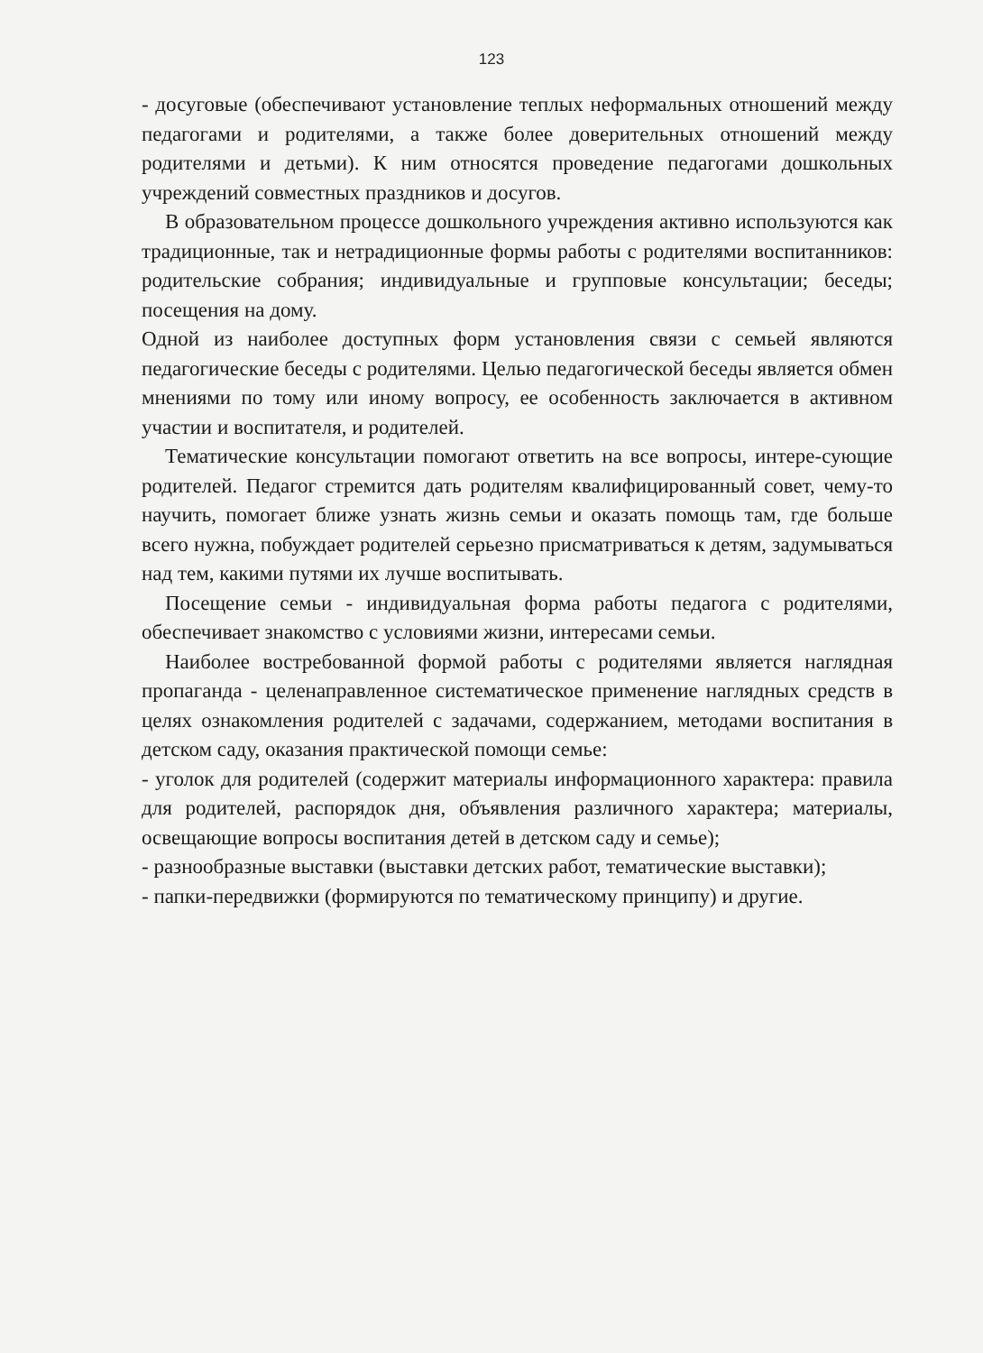123
- досуговые (обеспечивают установление теплых неформальных отношений между педагогами и родителями, а также более доверительных отношений между родителями и детьми). К ним относятся проведение педагогами дошкольных учреждений совместных праздников и досугов.
В образовательном процессе дошкольного учреждения активно используются как традиционные, так и нетрадиционные формы работы с родителями воспитанников: родительские собрания; индивидуальные и групповые консультации; беседы; посещения на дому.
Одной из наиболее доступных форм установления связи с семьей являются педагогические беседы с родителями. Целью педагогической беседы является обмен мнениями по тому или иному вопросу, ее особенность заключается в активном участии и воспитателя, и родителей.
Тематические консультации помогают ответить на все вопросы, интере-сующие родителей. Педагог стремится дать родителям квалифицированный совет, чему-то научить, помогает ближе узнать жизнь семьи и оказать помощь там, где больше всего нужна, побуждает родителей серьезно присматриваться к детям, задумываться над тем, какими путями их лучше воспитывать.
Посещение семьи - индивидуальная форма работы педагога с родителями, обеспечивает знакомство с условиями жизни, интересами семьи.
Наиболее востребованной формой работы с родителями является наглядная пропаганда - целенаправленное систематическое применение наглядных средств в целях ознакомления родителей с задачами, содержанием, методами воспитания в детском саду, оказания практической помощи семье:
- уголок для родителей (содержит материалы информационного характера: правила для родителей, распорядок дня, объявления различного характера; материалы, освещающие вопросы воспитания детей в детском саду и семье);
- разнообразные выставки (выставки детских работ, тематические выставки);
- папки-передвижки (формируются по тематическому принципу) и другие.